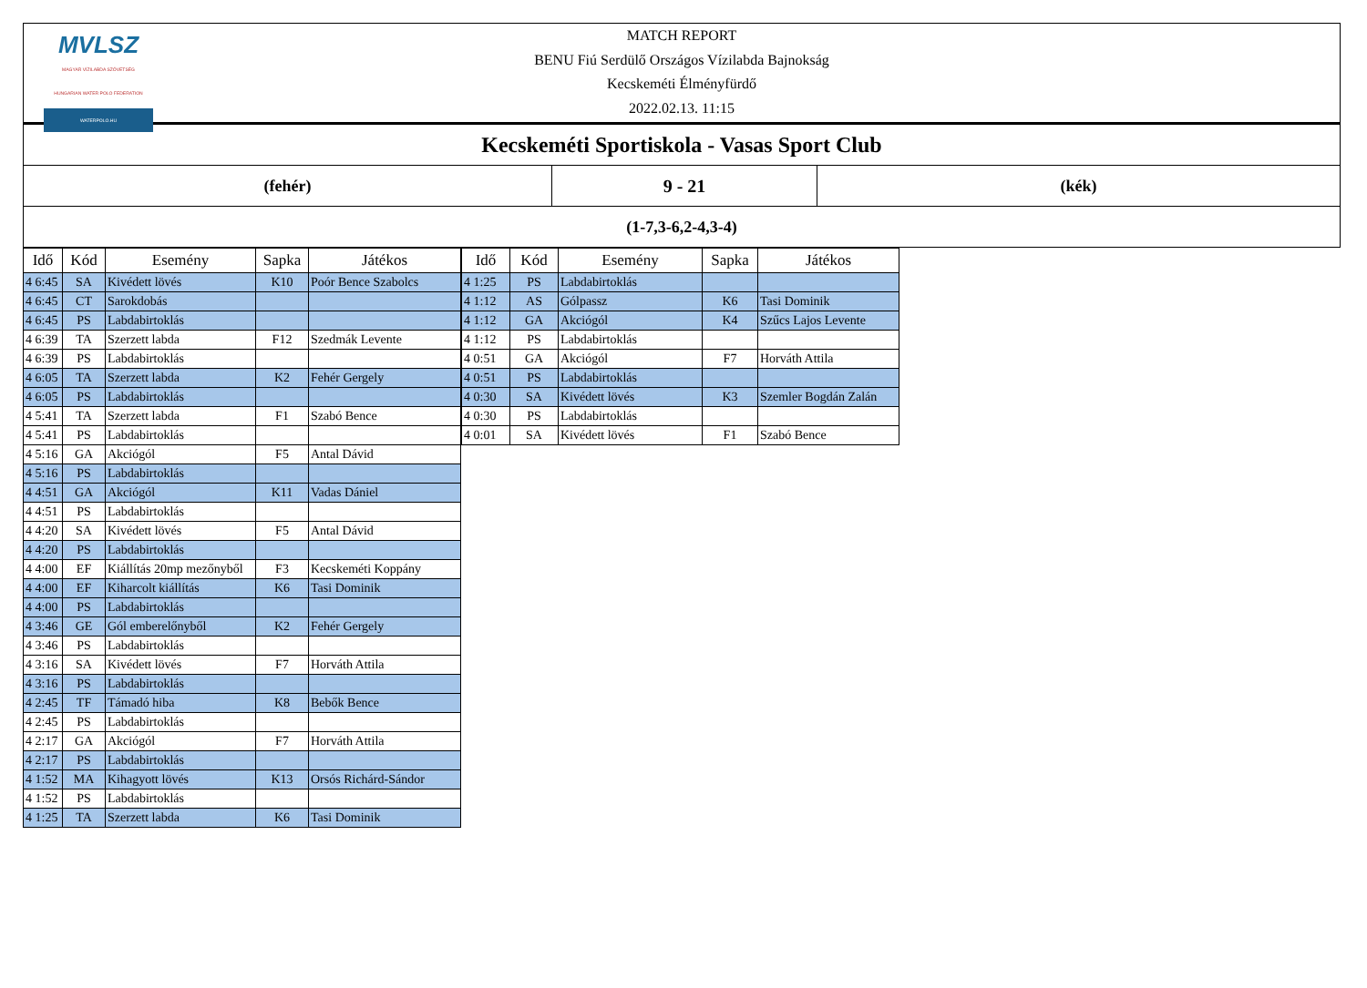MVLSZ
MAGYAR VÍZILABDA SZÖVETSÉG
HUNGARIAN WATER POLO FEDERATION
WATERPOLO.HU
MATCH REPORT
BENU Fiú Serdülő Országos Vízilabda Bajnokság
Kecskeméti Élményfürdő
2022.02.13. 11:15
| Kecskeméti Sportiskola - Vasas Sport Club | | |
| (fehér) | 9 - 21 | (kék) |
| (1-7,3-6,2-4,3-4) | | |
| Idő | Kód | Esemény | Sapka | Játékos |
| --- | --- | --- | --- | --- |
| 4 6:45 | SA | Kivédett lövés | K10 | Poór Bence Szabolcs |
| 4 6:45 | CT | Sarokdobás | | |
| 4 6:45 | PS | Labdabirtoklás | | |
| 4 6:39 | TA | Szerzett labda | F12 | Szedmák Levente |
| 4 6:39 | PS | Labdabirtoklás | | |
| 4 6:05 | TA | Szerzett labda | K2 | Fehér Gergely |
| 4 6:05 | PS | Labdabirtoklás | | |
| 4 5:41 | TA | Szerzett labda | F1 | Szabó Bence |
| 4 5:41 | PS | Labdabirtoklás | | |
| 4 5:16 | GA | Akciógól | F5 | Antal Dávid |
| 4 5:16 | PS | Labdabirtoklás | | |
| 4 4:51 | GA | Akciógól | K11 | Vadas Dániel |
| 4 4:51 | PS | Labdabirtoklás | | |
| 4 4:20 | SA | Kivédett lövés | F5 | Antal Dávid |
| 4 4:20 | PS | Labdabirtoklás | | |
| 4 4:00 | EF | Kiállítás 20mp mezőnyből | F3 | Kecskeméti Koppány |
| 4 4:00 | EF | Kiharcolt kiállítás | K6 | Tasi Dominik |
| 4 4:00 | PS | Labdabirtoklás | | |
| 4 3:46 | GE | Gól emberelőnyből | K2 | Fehér Gergely |
| 4 3:46 | PS | Labdabirtoklás | | |
| 4 3:16 | SA | Kivédett lövés | F7 | Horváth Attila |
| 4 3:16 | PS | Labdabirtoklás | | |
| 4 2:45 | TF | Támadó hiba | K8 | Bebők Bence |
| 4 2:45 | PS | Labdabirtoklás | | |
| 4 2:17 | GA | Akciógól | F7 | Horváth Attila |
| 4 2:17 | PS | Labdabirtoklás | | |
| 4 1:52 | MA | Kihagyott lövés | K13 | Orsós Richárd-Sándor |
| 4 1:52 | PS | Labdabirtoklás | | |
| 4 1:25 | TA | Szerzett labda | K6 | Tasi Dominik |
| Idő | Kód | Esemény | Sapka | Játékos |
| --- | --- | --- | --- | --- |
| 4 1:25 | PS | Labdabirtoklás | | |
| 4 1:12 | AS | Gólpassz | K6 | Tasi Dominik |
| 4 1:12 | GA | Akciógól | K4 | Szűcs Lajos Levente |
| 4 1:12 | PS | Labdabirtoklás | | |
| 4 0:51 | GA | Akciógól | F7 | Horváth Attila |
| 4 0:51 | PS | Labdabirtoklás | | |
| 4 0:30 | SA | Kivédett lövés | K3 | Szemler Bogdán Zalán |
| 4 0:30 | PS | Labdabirtoklás | | |
| 4 0:01 | SA | Kivédett lövés | F1 | Szabó Bence |